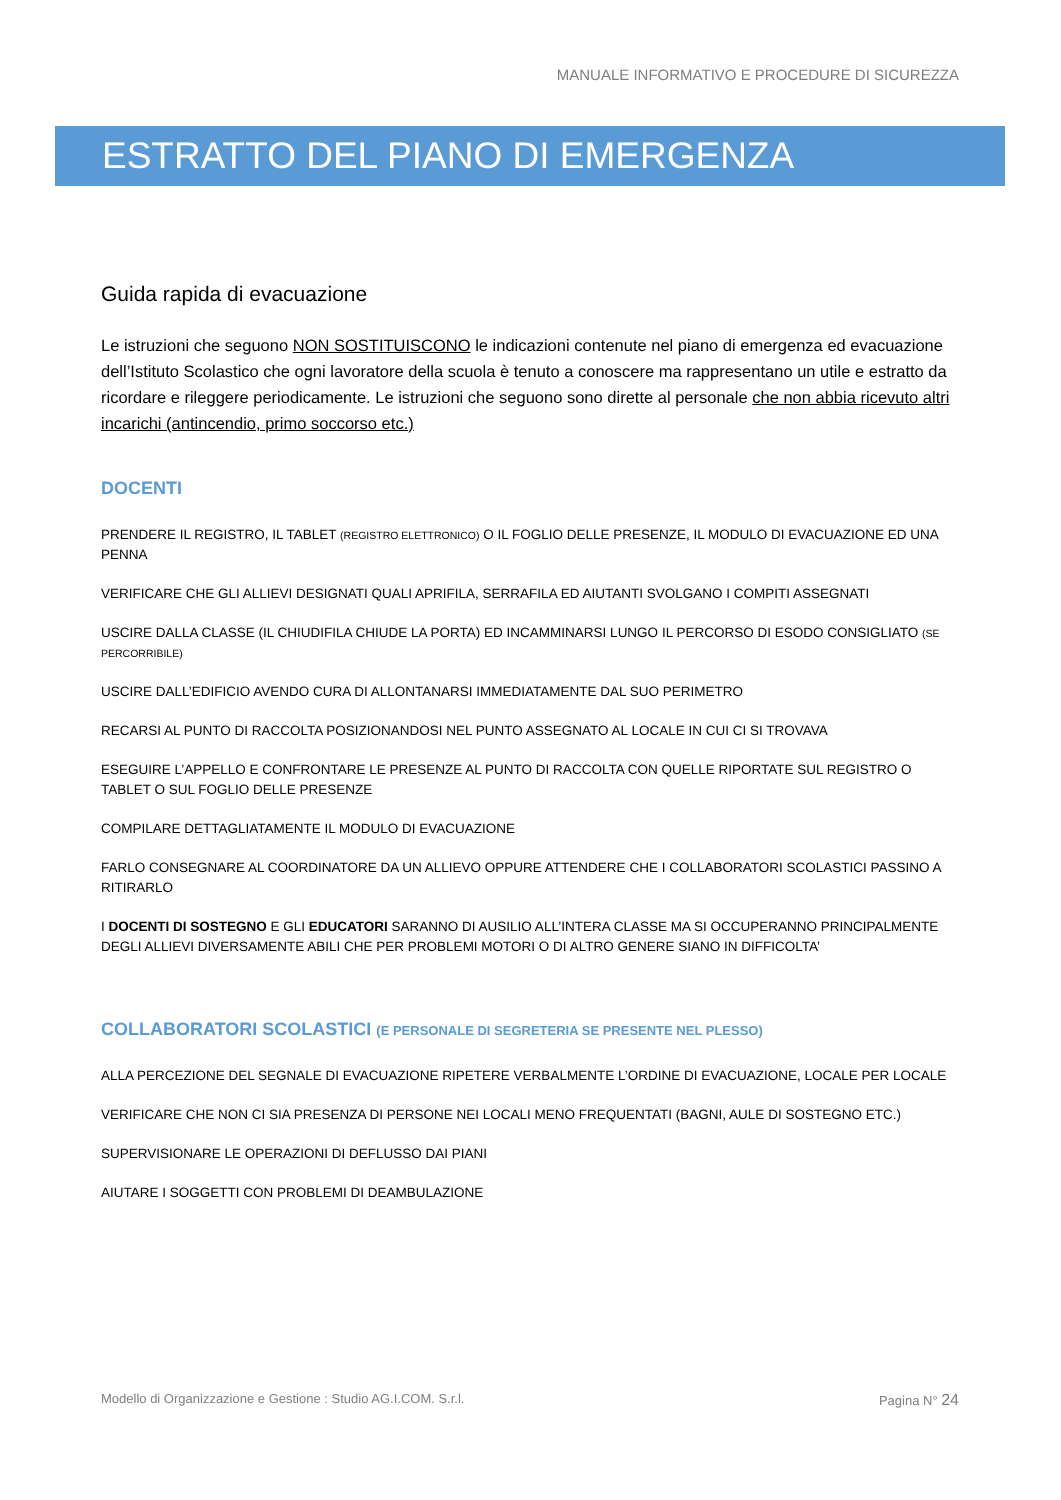MANUALE INFORMATIVO E PROCEDURE DI SICUREZZA
ESTRATTO DEL PIANO DI EMERGENZA
Guida rapida di evacuazione
Le istruzioni che seguono NON SOSTITUISCONO le indicazioni contenute nel piano di emergenza ed evacuazione dell’Istituto Scolastico che ogni lavoratore della scuola è tenuto a conoscere ma rappresentano un utile e estratto da ricordare e rileggere periodicamente. Le istruzioni che seguono sono dirette al personale che non abbia ricevuto altri incarichi (antincendio, primo soccorso etc.)
DOCENTI
PRENDERE IL REGISTRO, IL TABLET (REGISTRO ELETTRONICO) O IL FOGLIO DELLE PRESENZE, IL MODULO DI EVACUAZIONE ED UNA PENNA
VERIFICARE CHE GLI ALLIEVI DESIGNATI QUALI APRIFILA, SERRAFILA ED AIUTANTI SVOLGANO I COMPITI ASSEGNATI
USCIRE DALLA CLASSE (IL CHIUDIFILA CHIUDE LA PORTA) ED INCAMMINARSI LUNGO IL PERCORSO DI ESODO CONSIGLIATO (SE PERCORRIBILE)
USCIRE DALL’EDIFICIO AVENDO CURA DI ALLONTANARSI IMMEDIATAMENTE DAL SUO PERIMETRO
RECARSI AL PUNTO DI RACCOLTA POSIZIONANDOSI NEL PUNTO ASSEGNATO AL LOCALE IN CUI CI SI TROVAVA
ESEGUIRE L’APPELLO E CONFRONTARE LE PRESENZE AL PUNTO DI RACCOLTA CON QUELLE RIPORTATE SUL REGISTRO O TABLET O SUL FOGLIO DELLE PRESENZE
COMPILARE DETTAGLIATAMENTE IL MODULO DI EVACUAZIONE
FARLO CONSEGNARE AL COORDINATORE DA UN ALLIEVO OPPURE ATTENDERE CHE I COLLABORATORI SCOLASTICI PASSINO A RITIRARLO
I DOCENTI DI SOSTEGNO E GLI EDUCATORI SARANNO DI AUSILIO ALL’INTERA CLASSE MA SI OCCUPERANNO PRINCIPALMENTE DEGLI ALLIEVI DIVERSAMENTE ABILI CHE PER PROBLEMI MOTORI O DI ALTRO GENERE SIANO IN DIFFICOLTA’
COLLABORATORI SCOLASTICI (E PERSONALE DI SEGRETERIA SE PRESENTE NEL PLESSO)
ALLA PERCEZIONE DEL SEGNALE DI EVACUAZIONE RIPETERE VERBALMENTE L’ORDINE DI EVACUAZIONE, LOCALE PER LOCALE
VERIFICARE CHE NON CI SIA PRESENZA DI PERSONE NEI LOCALI MENO FREQUENTATI (BAGNI, AULE DI SOSTEGNO ETC.)
SUPERVISIONARE LE OPERAZIONI DI DEFLUSSO DAI PIANI
AIUTARE I SOGGETTI CON PROBLEMI DI DEAMBULAZIONE
Modello di Organizzazione e Gestione : Studio AG.I.COM. S.r.l. Pagina N° 24